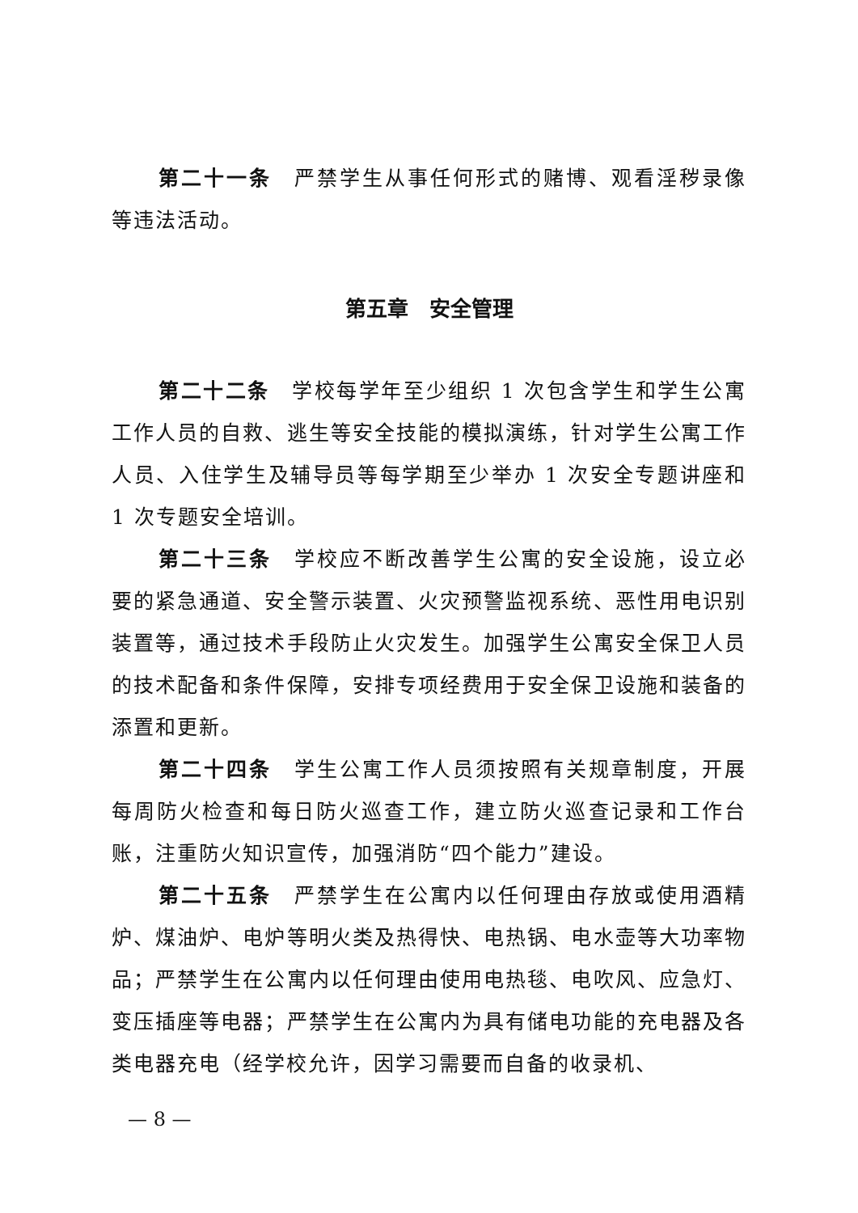第二十一条　严禁学生从事任何形式的赌博、观看淫秽录像等违法活动。
第五章　安全管理
第二十二条　学校每学年至少组织 1 次包含学生和学生公寓工作人员的自救、逃生等安全技能的模拟演练，针对学生公寓工作人员、入住学生及辅导员等每学期至少举办 1 次安全专题讲座和 1 次专题安全培训。
第二十三条　学校应不断改善学生公寓的安全设施，设立必要的紧急通道、安全警示装置、火灾预警监视系统、恶性用电识别装置等，通过技术手段防止火灾发生。加强学生公寓安全保卫人员的技术配备和条件保障，安排专项经费用于安全保卫设施和装备的添置和更新。
第二十四条　学生公寓工作人员须按照有关规章制度，开展每周防火检查和每日防火巡查工作，建立防火巡查记录和工作台账，注重防火知识宣传，加强消防“四个能力”建设。
第二十五条　严禁学生在公寓内以任何理由存放或使用酒精炉、煤油炉、电炉等明火类及热得快、电热锅、电水壶等大功率物品；严禁学生在公寓内以任何理由使用电热毯、电吹风、应急灯、变压插座等电器；严禁学生在公寓内为具有储电功能的充电器及各类电器充电（经学校允许，因学习需要而自备的收录机、
— 8 —